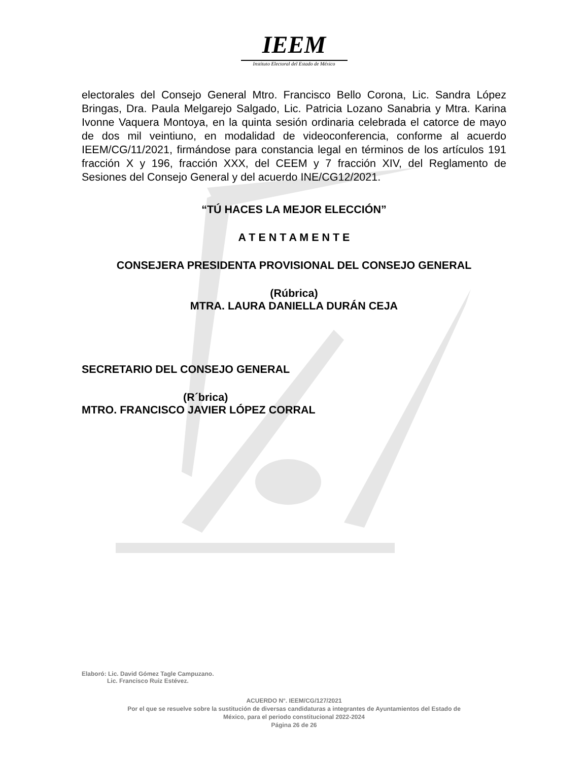IEEM
Instituto Electoral del Estado de México
electorales del Consejo General Mtro. Francisco Bello Corona, Lic. Sandra López Bringas, Dra. Paula Melgarejo Salgado, Lic. Patricia Lozano Sanabria y Mtra. Karina Ivonne Vaquera Montoya, en la quinta sesión ordinaria celebrada el catorce de mayo de dos mil veintiuno, en modalidad de videoconferencia, conforme al acuerdo IEEM/CG/11/2021, firmándose para constancia legal en términos de los artículos 191 fracción X y 196, fracción XXX, del CEEM y 7 fracción XIV, del Reglamento de Sesiones del Consejo General y del acuerdo INE/CG12/2021.
“TÚ HACES LA MEJOR ELECCIÓN”
A T E N T A M E N T E
CONSEJERA PRESIDENTA PROVISIONAL DEL CONSEJO GENERAL
(Rúbrica)
MTRA. LAURA DANIELLA DURÁN CEJA
SECRETARIO DEL CONSEJO GENERAL
(R´brica)
MTRO. FRANCISCO JAVIER LÓPEZ CORRAL
Elaboró: Lic. David Gómez Tagle Campuzano.
Lic. Francisco Ruiz Estévez.
ACUERDO N°. IEEM/CG/127/2021
Por el que se resuelve sobre la sustitución de diversas candidaturas a integrantes de Ayuntamientos del Estado de
México, para el periodo constitucional 2022-2024
Página 26 de 26